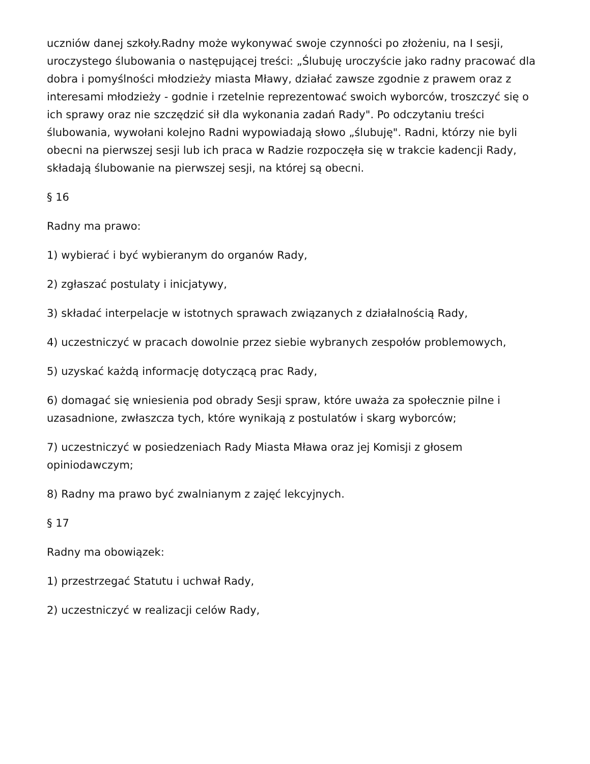uczniów danej szkoły.Radny może wykonywać swoje czynności po złożeniu, na I sesji, uroczystego ślubowania o następującej treści: „Ślubuję uroczyście jako radny pracować dla dobra i pomyślności młodzieży miasta Mławy, działać zawsze zgodnie z prawem oraz z interesami młodzieży - godnie i rzetelnie reprezentować swoich wyborców, troszczyć się o ich sprawy oraz nie szczędzić sił dla wykonania zadań Rady". Po odczytaniu treści ślubowania, wywołani kolejno Radni wypowiadają słowo „ślubuję". Radni, którzy nie byli obecni na pierwszej sesji lub ich praca w Radzie rozpoczęła się w trakcie kadencji Rady, składają ślubowanie na pierwszej sesji, na której są obecni.
§ 16
Radny ma prawo:
1) wybierać i być wybieranym do organów Rady,
2) zgłaszać postulaty i inicjatywy,
3) składać interpelacje w istotnych sprawach związanych z działalnością Rady,
4) uczestniczyć w pracach dowolnie przez siebie wybranych zespołów problemowych,
5) uzyskać każdą informację dotyczącą prac Rady,
6) domagać się wniesienia pod obrady Sesji spraw, które uważa za społecznie pilne i uzasadnione, zwłaszcza tych, które wynikają z postulatów i skarg wyborców;
7) uczestniczyć w posiedzeniach Rady Miasta Mława oraz jej Komisji z głosem opiniodawczym;
8) Radny ma prawo być zwalnianym z zajęć lekcyjnych.
§ 17
Radny ma obowiązek:
1) przestrzegać Statutu i uchwał Rady,
2) uczestniczyć w realizacji celów Rady,